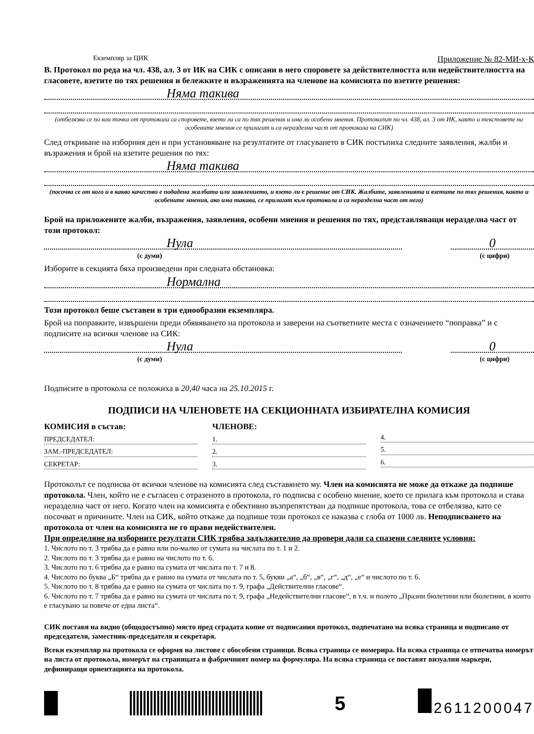Екземпляр за ЦИК Приложение № 82-МИ-х-К
В. Протокол по реда на чл. 438, ал. 3 от ИК на СИК с описани в него споровете за действителността или недействителността на гласовете, взетите по тях решения и бележките и възраженията на членове на комисията по взетите решения:
Няма такива
(отбелязва се по кои точки от протокола са споровете, взети ли са по тях решения и има ли особени мнения. Протоколът по чл. 438, ал. 3 от ИК, както и текстовете на особените мнения се прилагат и са неразделна част от протокола на СИК)
След откриване на изборния ден и при установяване на резултатите от гласуването в СИК постъпиха следните заявления, жалби и възражения и брой на взетите решения по тях:
Няма такива
(посочва се от кого и в какво качество е подадена жалбата или заявлението, и взето ли е решение от СИК. Жалбите, заявленията и взетите по тях решения, както и особените мнения, ако има такива, се прилагат към протокола и са неразделна част от него)
Брой на приложените жалби, възражения, заявления, особени мнения и решения по тях, представляващи неразделна част от този протокол:
Нула 0
(с думи) (с цифри)
Изборите в секцията бяха произведени при следната обстановка:
Нормална
Този протокол беше съставен в три еднообразни екземпляра.
Брой на поправките, извършени преди обявяването на протокола и заверени на съответните места с означението “поправка” и с подписите на всички членове на СИК:
Нула 0
(с думи) (с цифри)
Подписите в протокола се положиха в 20,40 часа на 25.10.2015 г.
ПОДПИСИ НА ЧЛЕНОВЕТЕ НА СЕКЦИОННАТА ИЗБИРАТЕЛНА КОМИСИЯ
КОМИСИЯ в състав:
ПРЕДСЕДАТЕЛ:
ЗАМ.-ПРЕДСЕДАТЕЛ:
СЕКРЕТАР:
ЧЛЕНОВЕ:
1.
2.
3.
4.
5.
6.
Протоколът се подписва от всички членове на комисията след съставянето му. Член на комисията не може да откаже да подпише протокола. Член, който не е съгласен с отразеното в протокола, го подписва с особено мнение, което се прилага към протокола и става неразделна част от него. Когато член на комисията е обективно възпрепятстван да подпише протокола, това се отбелязва, като се посочват и причините. Член на СИК, който откаже да подпише този протокол се наказва с глоба от 1000 лв. Неподписването на протокола от член на комисията не го прави недействителен.
При определяне на изборните резултати СИК трябва задължително да провери дали са спазени следните условия:
1. Числото по т. 3 трябва да е равно или по-малко от сумата на числата по т. 1 и 2.
2. Числото по т. 3 трябва да е равно на числото по т. 6.
3. Числото по т. 6 трябва да е равно на сумата от числата по т. 7 и 8.
4. Числото по буква „Б“ трябва да е равно на сумата от числата по т. 5, букви „а“, „б“, „в“, „г“, „д“, „е“ и числото по т. 6.
5. Числото по т. 8 трябва да е равно на сумата от числата по т. 9, графа „Действителни гласове“.
6. Числото по т. 7 трябва да е равно на сумата от числата по т. 9, графа „Недействителни гласове“, в т.ч. и полето „Празни бюлетини или бюлетини, в които е гласувано за повече от една листа“.
СИК поставя на видно (общодостъпно) място пред сградата копие от подписания протокол, подпечатано на всяка страница и подписано от председателя, заместник-председателя и секретаря.
Всеки екземпляр на протокола се оформя на листове с обособени страници. Всяка страница се номерира. На всяка страница се отпечатва номерът на листа от протокола, номерът на страницата и фабричният номер на формуляра. На всяка страница се поставят визуални маркери, дефиниращи ориентацията на протокола.
5 2611200047